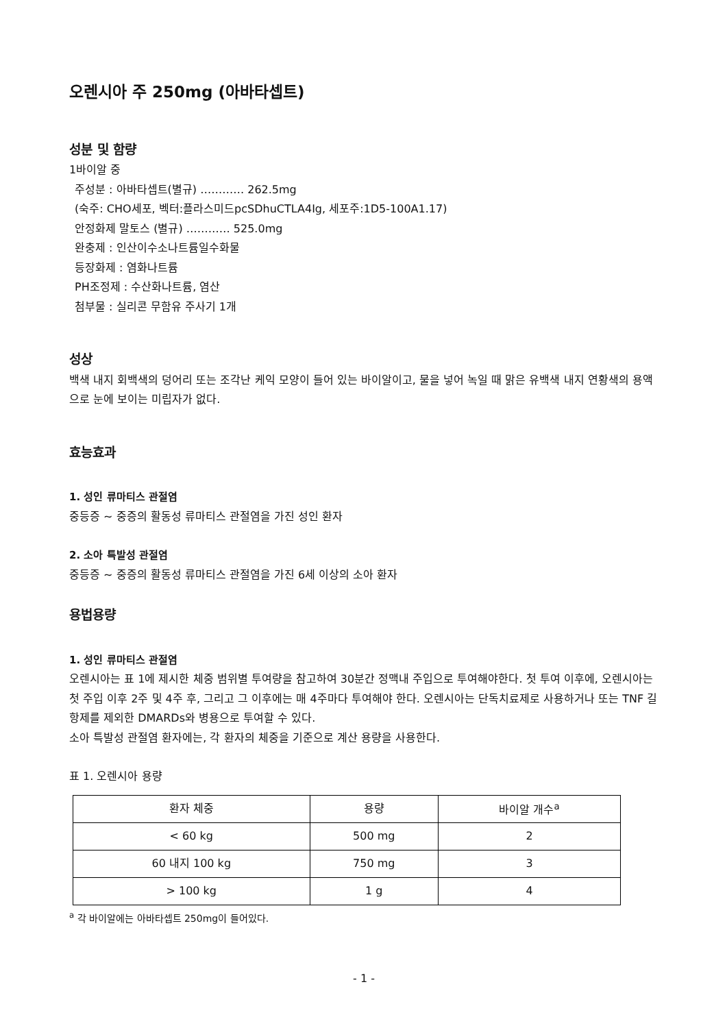오렌시아 주 250mg (아바타셉트)
성분 및 함량
1바이알 중
주성분 : 아바타셉트(별규) ………… 262.5mg
(숙주: CHO세포, 벡터:플라스미드pcSDhuCTLA4Ig, 세포주:1D5-100A1.17)
안정화제 말토스 (별규) ………… 525.0mg
완충제 : 인산이수소나트륨일수화물
등장화제 : 염화나트륨
PH조정제 : 수산화나트륨, 염산
첨부물 : 실리콘 무함유 주사기 1개
성상
백색 내지 회백색의 덩어리 또는 조각난 케익 모양이 들어 있는 바이알이고, 물을 넣어 녹일 때 맑은 유백색 내지 연황색의 용액으로 눈에 보이는 미립자가 없다.
효능효과
1. 성인 류마티스 관절염
중등증 ~ 중증의 활동성 류마티스 관절염을 가진 성인 환자
2. 소아 특발성 관절염
중등증 ~ 중증의 활동성 류마티스 관절염을 가진 6세 이상의 소아 환자
용법용량
1. 성인 류마티스 관절염
오렌시아는 표 1에 제시한 체중 범위별 투여량을 참고하여 30분간 정맥내 주입으로 투여해야한다. 첫 투여 이후에, 오렌시아는 첫 주입 이후 2주 및 4주 후, 그리고 그 이후에는 매 4주마다 투여해야 한다. 오렌시아는 단독치료제로 사용하거나 또는 TNF 길항제를 제외한 DMARDs와 병용으로 투여할 수 있다.
소아 특발성 관절염 환자에는, 각 환자의 체중을 기준으로 계산 용량을 사용한다.
표 1. 오렌시아 용량
| 환자 체중 | 용량 | 바이알 개수<sup>a</sup> |
| --- | --- | --- |
| < 60 kg | 500 mg | 2 |
| 60 내지 100 kg | 750 mg | 3 |
| > 100 kg | 1 g | 4 |
<sup>a</sup> 각 바이알에는 아바타셉트 250mg이 들어있다.
- 1 -